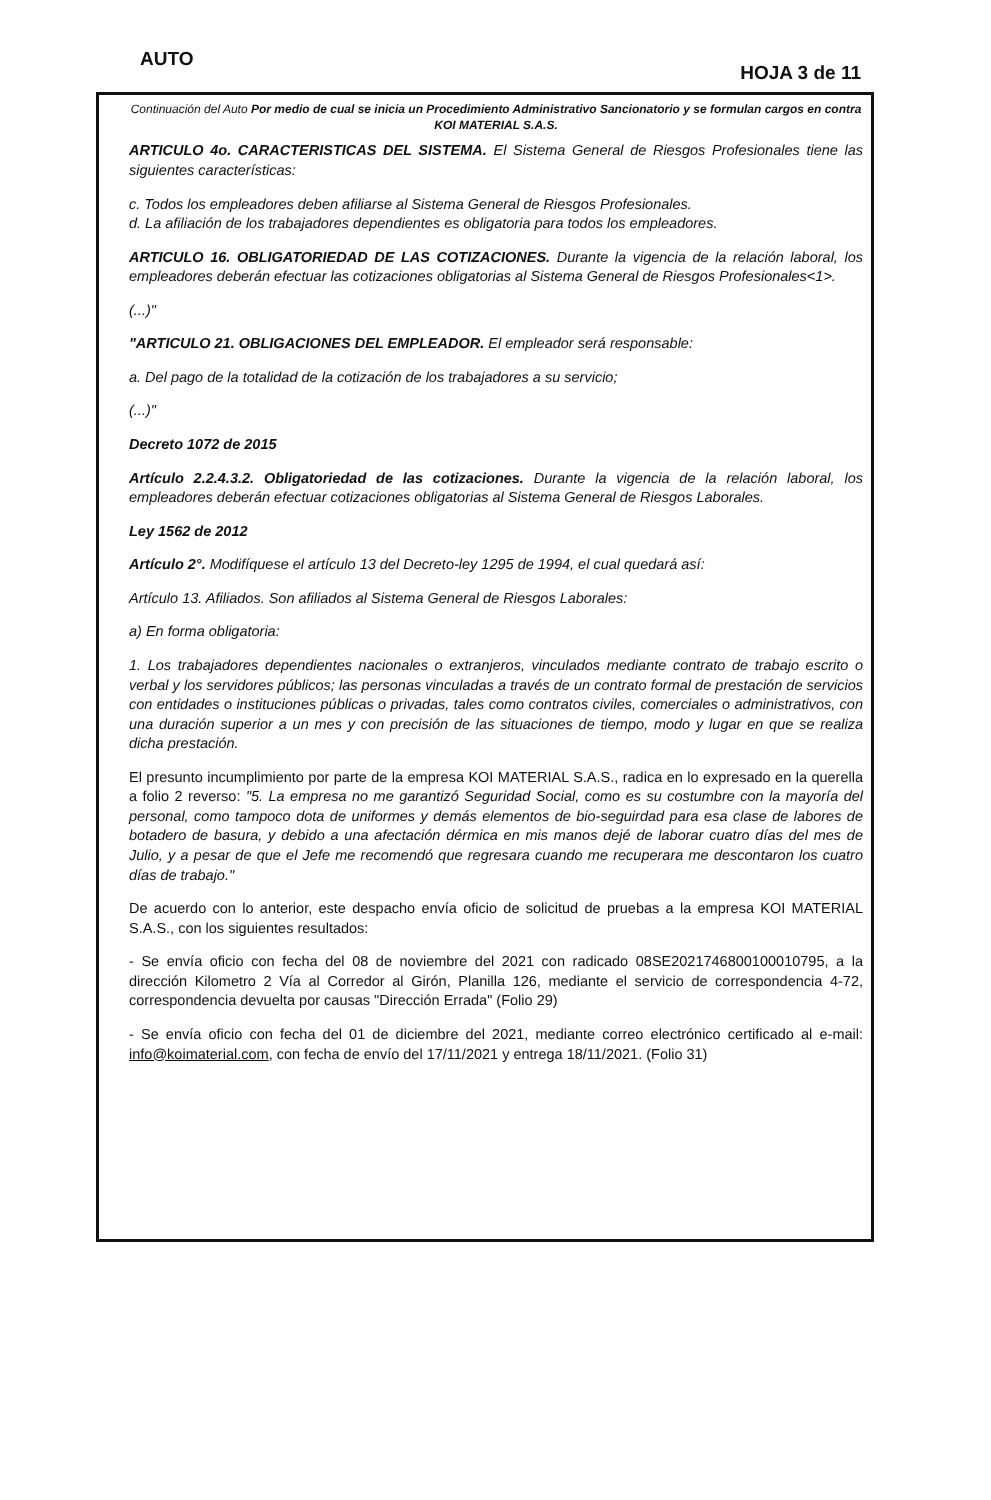AUTO HOJA 3 de 11
Continuación del Auto Por medio de cual se inicia un Procedimiento Administrativo Sancionatorio y se formulan cargos en contra KOI MATERIAL S.A.S.
ARTICULO 4o. CARACTERISTICAS DEL SISTEMA. El Sistema General de Riesgos Profesionales tiene las siguientes características:
c. Todos los empleadores deben afiliarse al Sistema General de Riesgos Profesionales.
d. La afiliación de los trabajadores dependientes es obligatoria para todos los empleadores.
ARTICULO 16. OBLIGATORIEDAD DE LAS COTIZACIONES. Durante la vigencia de la relación laboral, los empleadores deberán efectuar las cotizaciones obligatorias al Sistema General de Riesgos Profesionales<1>.
(...)"
"ARTICULO 21. OBLIGACIONES DEL EMPLEADOR. El empleador será responsable:
a. Del pago de la totalidad de la cotización de los trabajadores a su servicio;
(...)"
Decreto 1072 de 2015
Artículo 2.2.4.3.2. Obligatoriedad de las cotizaciones. Durante la vigencia de la relación laboral, los empleadores deberán efectuar cotizaciones obligatorias al Sistema General de Riesgos Laborales.
Ley 1562 de 2012
Artículo 2°. Modifíquese el artículo 13 del Decreto-ley 1295 de 1994, el cual quedará así:
Artículo 13. Afiliados. Son afiliados al Sistema General de Riesgos Laborales:
a) En forma obligatoria:
1. Los trabajadores dependientes nacionales o extranjeros, vinculados mediante contrato de trabajo escrito o verbal y los servidores públicos; las personas vinculadas a través de un contrato formal de prestación de servicios con entidades o instituciones públicas o privadas, tales como contratos civiles, comerciales o administrativos, con una duración superior a un mes y con precisión de las situaciones de tiempo, modo y lugar en que se realiza dicha prestación.
El presunto incumplimiento por parte de la empresa KOI MATERIAL S.A.S., radica en lo expresado en la querella a folio 2 reverso: "5. La empresa no me garantizó Seguridad Social, como es su costumbre con la mayoría del personal, como tampoco dota de uniformes y demás elementos de bio-seguirdad para esa clase de labores de botadero de basura, y debido a una afectación dérmica en mis manos dejé de laborar cuatro días del mes de Julio, y a pesar de que el Jefe me recomendó que regresara cuando me recuperara me descontaron los cuatro días de trabajo."
De acuerdo con lo anterior, este despacho envía oficio de solicitud de pruebas a la empresa KOI MATERIAL S.A.S., con los siguientes resultados:
- Se envía oficio con fecha del 08 de noviembre del 2021 con radicado 08SE2021746800100010795, a la dirección Kilometro 2 Vía al Corredor al Girón, Planilla 126, mediante el servicio de correspondencia 4-72, correspondencia devuelta por causas "Dirección Errada" (Folio 29)
- Se envía oficio con fecha del 01 de diciembre del 2021, mediante correo electrónico certificado al e-mail: info@koimaterial.com, con fecha de envío del 17/11/2021 y entrega 18/11/2021. (Folio 31)